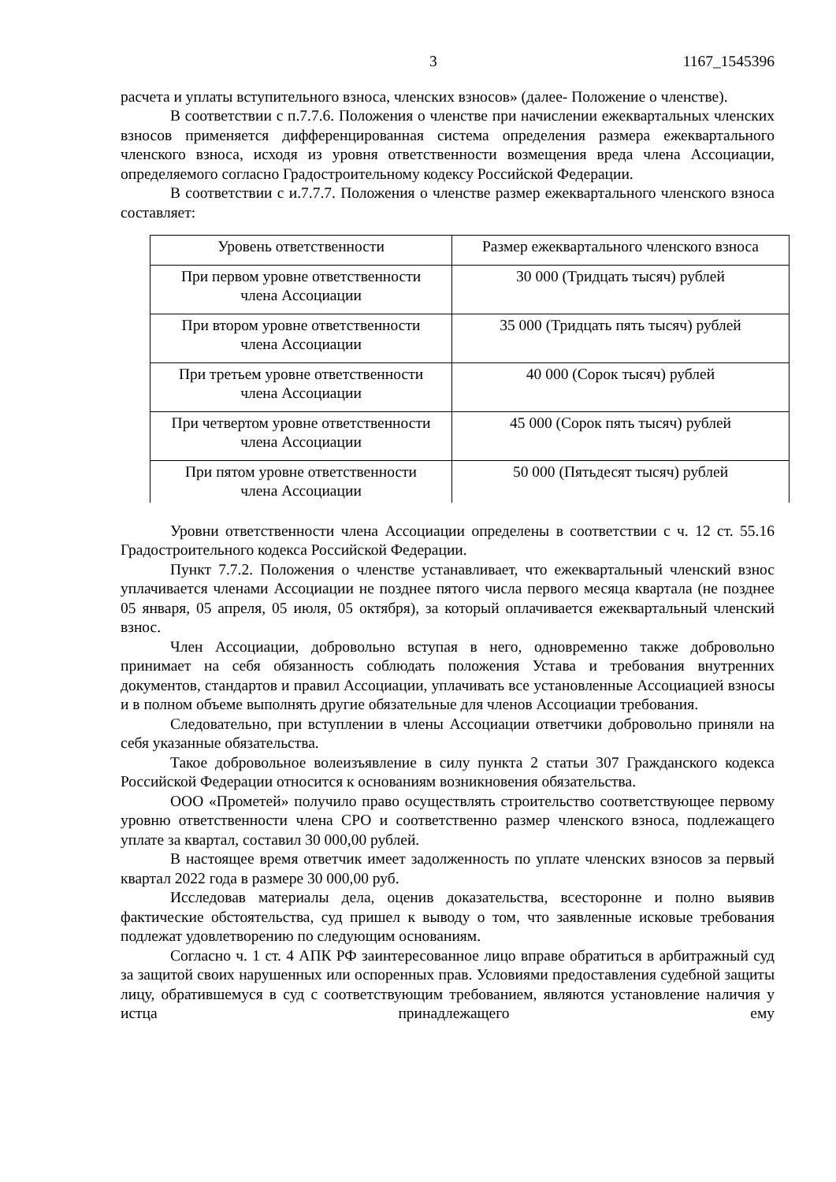3 1167_1545396
расчета и уплаты вступительного взноса, членских взносов» (далее- Положение о членстве).
В соответствии с п.7.7.6. Положения о членстве при начислении ежеквартальных членских взносов применяется дифференцированная система определения размера ежеквартального членского взноса, исходя из уровня ответственности возмещения вреда члена Ассоциации, определяемого согласно Градостроительному кодексу Российской Федерации.
В соответствии с и.7.7.7. Положения о членстве размер ежеквартального членского взноса составляет:
| Уровень ответственности | Размер ежеквартального членского взноса |
| При первом уровне ответственности члена Ассоциации | 30 000 (Тридцать тысяч) рублей |
| При втором уровне ответственности члена Ассоциации | 35 000 (Тридцать пять тысяч) рублей |
| При третьем уровне ответственности члена Ассоциации | 40 000 (Сорок тысяч) рублей |
| При четвертом уровне ответственности члена Ассоциации | 45 000 (Сорок пять тысяч) рублей |
| При пятом уровне ответственности члена Ассоциации | 50 000 (Пятьдесят тысяч) рублей |
Уровни ответственности члена Ассоциации определены в соответствии с ч. 12 ст. 55.16 Градостроительного кодекса Российской Федерации.
Пункт 7.7.2. Положения о членстве устанавливает, что ежеквартальный членский взнос уплачивается членами Ассоциации не позднее пятого числа первого месяца квартала (не позднее 05 января, 05 апреля, 05 июля, 05 октября), за который оплачивается ежеквартальный членский взнос.
Член Ассоциации, добровольно вступая в него, одновременно также добровольно принимает на себя обязанность соблюдать положения Устава и требования внутренних документов, стандартов и правил Ассоциации, уплачивать все установленные Ассоциацией взносы и в полном объеме выполнять другие обязательные для членов Ассоциации требования.
Следовательно, при вступлении в члены Ассоциации ответчики добровольно приняли на себя указанные обязательства.
Такое добровольное волеизъявление в силу пункта 2 статьи 307 Гражданского кодекса Российской Федерации относится к основаниям возникновения обязательства.
ООО «Прометей» получило право осуществлять строительство соответствующее первому уровню ответственности члена СРО и соответственно размер членского взноса, подлежащего уплате за квартал, составил 30 000,00 рублей.
В настоящее время ответчик имеет задолженность по уплате членских взносов за первый квартал 2022 года в размере 30 000,00 руб.
Исследовав материалы дела, оценив доказательства, всесторонне и полно выявив фактические обстоятельства, суд пришел к выводу о том, что заявленные исковые требования подлежат удовлетворению по следующим основаниям.
Согласно ч. 1 ст. 4 АПК РФ заинтересованное лицо вправе обратиться в арбитражный суд за защитой своих нарушенных или оспоренных прав. Условиями предоставления судебной защиты лицу, обратившемуся в суд с соответствующим требованием, являются установление наличия у истца принадлежащего ему